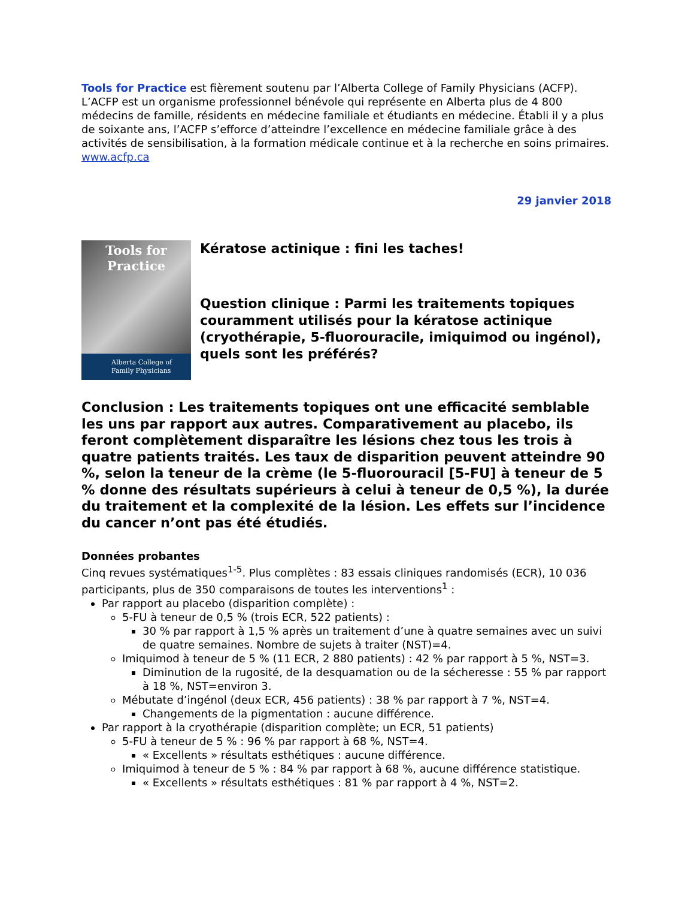Tools for Practice est fièrement soutenu par l’Alberta College of Family Physicians (ACFP). L’ACFP est un organisme professionnel bénévole qui représente en Alberta plus de 4 800 médecins de famille, résidents en médecine familiale et étudiants en médecine. Établi il y a plus de soixante ans, l’ACFP s’efforce d’atteindre l’excellence en médecine familiale grâce à des activités de sensibilisation, à la formation médicale continue et à la recherche en soins primaires. www.acfp.ca
29 janvier 2018
Tools for
Practice
Alberta College of
Family Physicians
Kératose actinique : fini les taches!
Question clinique : Parmi les traitements topiques couramment utilisés pour la kératose actinique (cryothérapie, 5-fluorouracile, imiquimod ou ingénol), quels sont les préférés?
Conclusion : Les traitements topiques ont une efficacité semblable les uns par rapport aux autres. Comparativement au placebo, ils feront complètement disparaître les lésions chez tous les trois à quatre patients traités. Les taux de disparition peuvent atteindre 90 %, selon la teneur de la crème (le 5-fluorouracil [5-FU] à teneur de 5 % donne des résultats supérieurs à celui à teneur de 0,5 %), la durée du traitement et la complexité de la lésion. Les effets sur l’incidence du cancer n’ont pas été étudiés.
Données probantes
Cinq revues systématiques<sup>1-5</sup>. Plus complètes : 83 essais cliniques randomisés (ECR), 10 036 participants, plus de 350 comparaisons de toutes les interventions<sup>1</sup> :
Par rapport au placebo (disparition complète) :
5-FU à teneur de 0,5 % (trois ECR, 522 patients) :
30 % par rapport à 1,5 % après un traitement d’une à quatre semaines avec un suivi de quatre semaines. Nombre de sujets à traiter (NST)=4.
Imiquimod à teneur de 5 % (11 ECR, 2 880 patients) : 42 % par rapport à 5 %, NST=3.
Diminution de la rugosité, de la desquamation ou de la sécheresse : 55 % par rapport à 18 %, NST=environ 3.
Mébutate d’ingénol (deux ECR, 456 patients) : 38 % par rapport à 7 %, NST=4.
Changements de la pigmentation : aucune différence.
Par rapport à la cryothérapie (disparition complète; un ECR, 51 patients)
5-FU à teneur de 5 % : 96 % par rapport à 68 %, NST=4.
« Excellents » résultats esthétiques : aucune différence.
Imiquimod à teneur de 5 % : 84 % par rapport à 68 %, aucune différence statistique.
« Excellents » résultats esthétiques : 81 % par rapport à 4 %, NST=2.